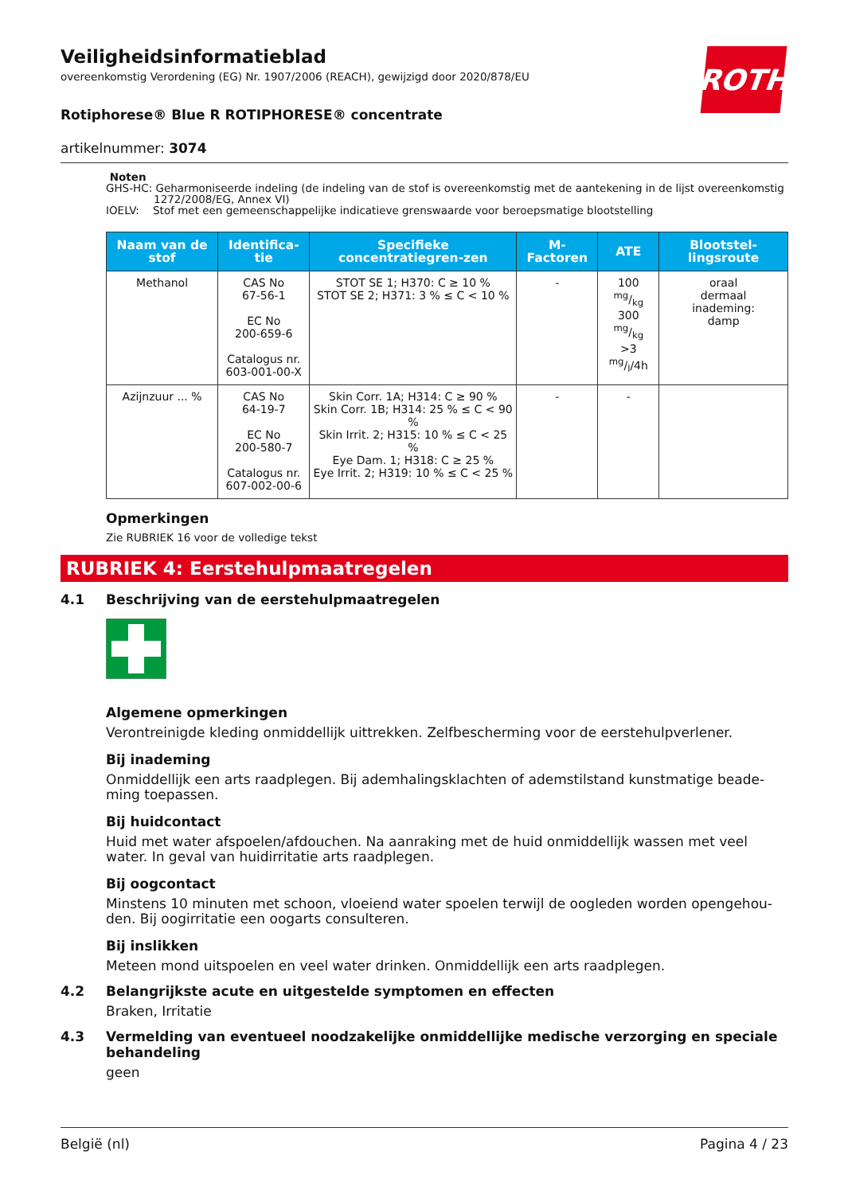ROTH
Veiligheidsinformatieblad
overeenkomstig Verordening (EG) Nr. 1907/2006 (REACH), gewijzigd door 2020/878/EU
Rotiphorese® Blue R ROTIPHORESE® concentrate
artikelnummer: 3074
Noten
GHS-HC: Geharmoniseerde indeling (de indeling van de stof is overeenkomstig met de aantekening in de lijst overeenkomstig
1272/2008/EG, Annex VI)
IOELV: Stof met een gemeenschappelijke indicatieve grenswaarde voor beroepsmatige blootstelling
| Naam van de stof | Identifica-tie | Specifieke concentratiegren-zen | M-Factoren | ATE | Blootstel-lingsroute |
| --- | --- | --- | --- | --- | --- |
| Methanol | CAS No 67-56-1 EC No 200-659-6 Catalogus nr. 603-001-00-X | STOT SE 1; H370: C ≥ 10 % STOT SE 2; H371: 3 % ≤ C < 10 % | - | 100 mg/kg 300 mg/kg >3 mg/l/4h | oraal dermaal inademing: damp |
| Azijnzuur ... % | CAS No 64-19-7 EC No 200-580-7 Catalogus nr. 607-002-00-6 | Skin Corr. 1A; H314: C ≥ 90 % Skin Corr. 1B; H314: 25 % ≤ C < 90 % Skin Irrit. 2; H315: 10 % ≤ C < 25 % Eye Dam. 1; H318: C ≥ 25 % Eye Irrit. 2; H319: 10 % ≤ C < 25 % | - | - | |
Opmerkingen
Zie RUBRIEK 16 voor de volledige tekst
RUBRIEK 4: Eerstehulpmaatregelen
4.1 Beschrijving van de eerstehulpmaatregelen
Algemene opmerkingen
Verontreinigde kleding onmiddellijk uittrekken. Zelfbescherming voor de eerstehulpverlener.
Bij inademing
Onmiddellijk een arts raadplegen. Bij ademhalingsklachten of ademstilstand kunstmatige beade-ming toepassen.
Bij huidcontact
Huid met water afspoelen/afdouchen. Na aanraking met de huid onmiddellijk wassen met veel water. In geval van huidirritatie arts raadplegen.
Bij oogcontact
Minstens 10 minuten met schoon, vloeiend water spoelen terwijl de oogleden worden opengehou-den. Bij oogirritatie een oogarts consulteren.
Bij inslikken
Meteen mond uitspoelen en veel water drinken. Onmiddellijk een arts raadplegen.
4.2 Belangrijkste acute en uitgestelde symptomen en effecten
Braken, Irritatie
4.3 Vermelding van eventueel noodzakelijke onmiddellijke medische verzorging en speciale behandeling
geen
België (nl) Pagina 4 / 23